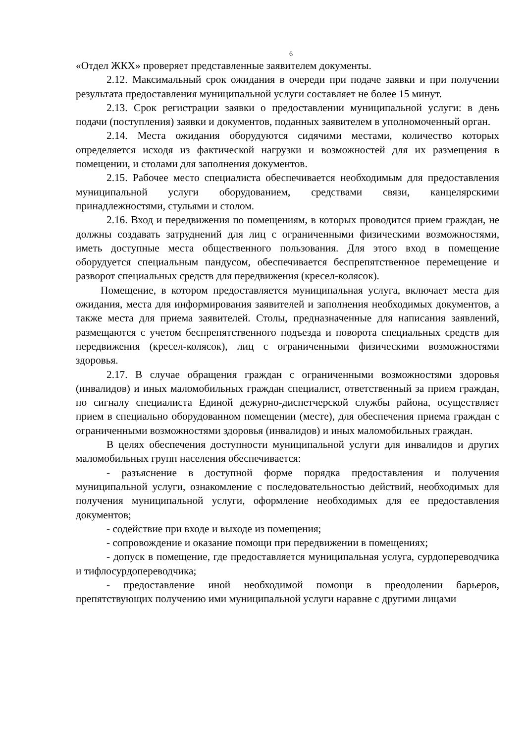6
«Отдел ЖКХ» проверяет представленные заявителем документы.
2.12. Максимальный срок ожидания в очереди при подаче заявки и при получении результата предоставления муниципальной услуги составляет не более 15 минут.
2.13. Срок регистрации заявки о предоставлении муниципальной услуги: в день подачи (поступления) заявки и документов, поданных заявителем в уполномоченный орган.
2.14. Места ожидания оборудуются сидячими местами, количество которых определяется исходя из фактической нагрузки и возможностей для их размещения в помещении, и столами для заполнения документов.
2.15. Рабочее место специалиста обеспечивается необходимым для предоставления муниципальной услуги оборудованием, средствами связи, канцелярскими принадлежностями, стульями и столом.
2.16. Вход и передвижения по помещениям, в которых проводится прием граждан, не должны создавать затруднений для лиц с ограниченными физическими возможностями, иметь доступные места общественного пользования. Для этого вход в помещение оборудуется специальным пандусом, обеспечивается беспрепятственное перемещение и разворот специальных средств для передвижения (кресел-колясок).
Помещение, в котором предоставляется муниципальная услуга, включает места для ожидания, места для информирования заявителей и заполнения необходимых документов, а также места для приема заявителей. Столы, предназначенные для написания заявлений, размещаются с учетом беспрепятственного подъезда и поворота специальных средств для передвижения (кресел-колясок), лиц с ограниченными физическими возможностями здоровья.
2.17. В случае обращения граждан с ограниченными возможностями здоровья (инвалидов) и иных маломобильных граждан специалист, ответственный за прием граждан, по сигналу специалиста Единой дежурно-диспетчерской службы района, осуществляет прием в специально оборудованном помещении (месте), для обеспечения приема граждан с ограниченными возможностями здоровья (инвалидов) и иных маломобильных граждан.
В целях обеспечения доступности муниципальной услуги для инвалидов и других маломобильных групп населения обеспечивается:
- разъяснение в доступной форме порядка предоставления и получения муниципальной услуги, ознакомление с последовательностью действий, необходимых для получения муниципальной услуги, оформление необходимых для ее предоставления документов;
- содействие при входе и выходе из помещения;
- сопровождение и оказание помощи при передвижении в помещениях;
- допуск в помещение, где предоставляется муниципальная услуга, сурдопереводчика и тифлосурдопереводчика;
- предоставление иной необходимой помощи в преодолении барьеров, препятствующих получению ими муниципальной услуги наравне с другими лицами